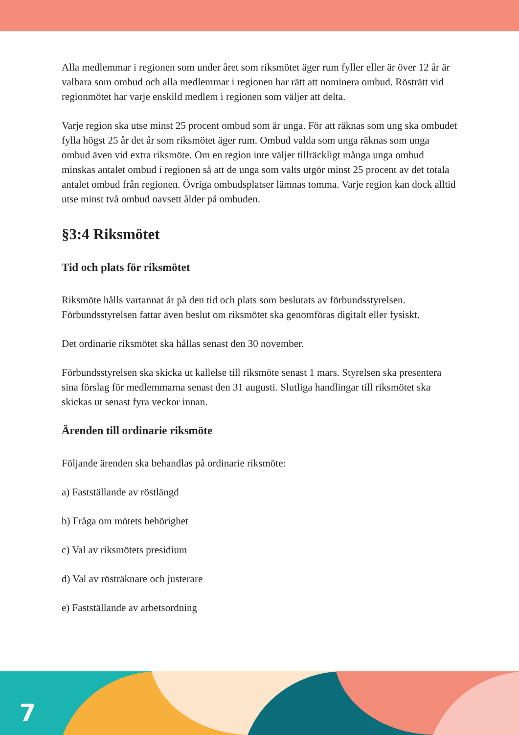Alla medlemmar i regionen som under året som riksmötet äger rum fyller eller är över 12 år är valbara som ombud och alla medlemmar i regionen har rätt att nominera ombud. Rösträtt vid regionmötet har varje enskild medlem i regionen som väljer att delta.
Varje region ska utse minst 25 procent ombud som är unga. För att räknas som ung ska ombudet fylla högst 25 år det år som riksmötet äger rum. Ombud valda som unga räknas som unga ombud även vid extra riksmöte. Om en region inte väljer tillräckligt många unga ombud minskas antalet ombud i regionen så att de unga som valts utgör minst 25 procent av det totala antalet ombud från regionen. Övriga ombudsplatser lämnas tomma. Varje region kan dock alltid utse minst två ombud oavsett ålder på ombuden.
§3:4 Riksmötet
Tid och plats för riksmötet
Riksmöte hålls vartannat år på den tid och plats som beslutats av förbundsstyrelsen. Förbundsstyrelsen fattar även beslut om riksmötet ska genomföras digitalt eller fysiskt.
Det ordinarie riksmötet ska hållas senast den 30 november.
Förbundsstyrelsen ska skicka ut kallelse till riksmöte senast 1 mars. Styrelsen ska presentera sina förslag för medlemmarna senast den 31 augusti. Slutliga handlingar till riksmötet ska skickas ut senast fyra veckor innan.
Ärenden till ordinarie riksmöte
Följande ärenden ska behandlas på ordinarie riksmöte:
a) Fastställande av röstlängd
b) Fråga om mötets behörighet
c) Val av riksmötets presidium
d) Val av rösträknare och justerare
e) Fastställande av arbetsordning
7